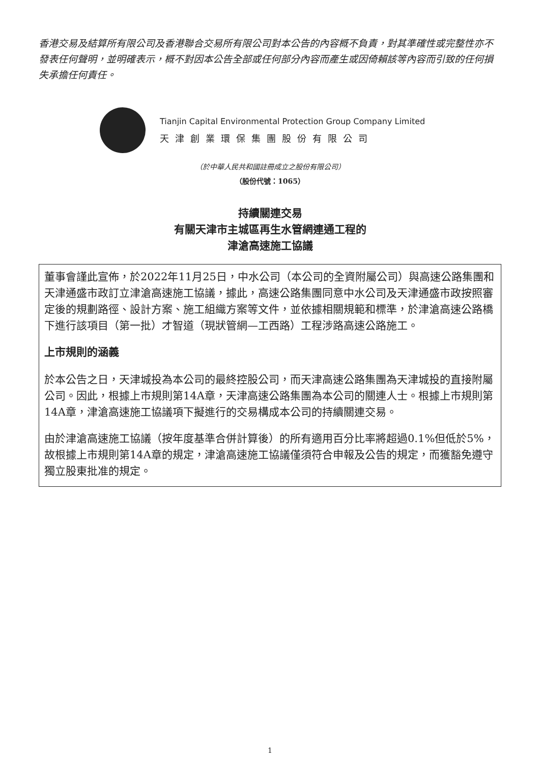香港交易及結算所有限公司及香港聯合交易所有限公司對本公告的內容概不負責，對其準確性或完整性亦不發表任何聲明，並明確表示，概不對因本公告全部或任何部分內容而產生或因倚賴該等內容而引致的任何損失承擔任何責任。
Tianjin Capital Environmental Protection Group Company Limited
天津創業環保集團股份有限公司
（於中華人民共和國註冊成立之股份有限公司）
（股份代號：1065）
持續關連交易
有關天津市主城區再生水管網連通工程的
津滄高速施工協議
董事會謹此宣佈，於2022年11月25日，中水公司（本公司的全資附屬公司）與高速公路集團和天津通盛市政訂立津滄高速施工協議，據此，高速公路集團同意中水公司及天津通盛市政按照審定後的規劃路徑、設計方案、施工組織方案等文件，並依據相關規範和標準，於津滄高速公路橋下進行該項目（第一批）才智道（現狀管網—工西路）工程涉路高速公路施工。
上市規則的涵義
於本公告之日，天津城投為本公司的最終控股公司，而天津高速公路集團為天津城投的直接附屬公司。因此，根據上市規則第14A章，天津高速公路集團為本公司的關連人士。根據上市規則第14A章，津滄高速施工協議項下擬進行的交易構成本公司的持續關連交易。
由於津滄高速施工協議（按年度基準合併計算後）的所有適用百分比率將超過0.1%但低於5%，故根據上市規則第14A章的規定，津滄高速施工協議僅須符合申報及公告的規定，而獲豁免遵守獨立股東批准的規定。
1